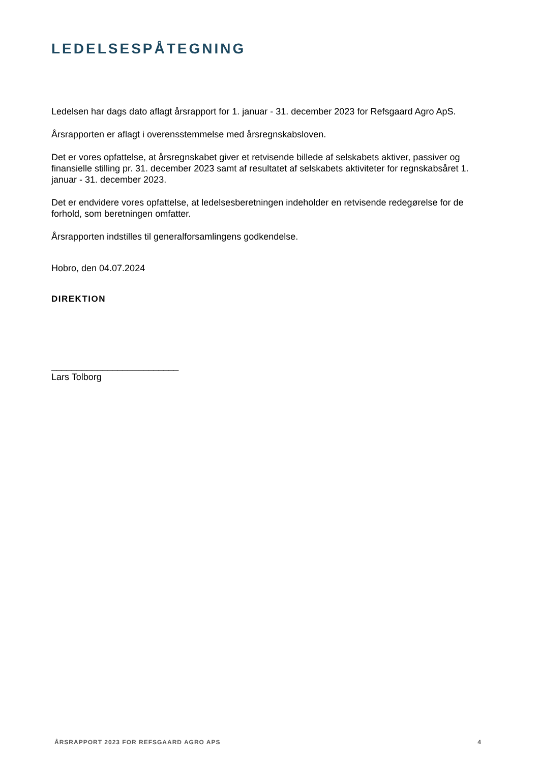LEDELSESPÅTEGNING
Ledelsen har dags dato aflagt årsrapport for 1. januar - 31. december 2023 for Refsgaard Agro ApS.
Årsrapporten er aflagt i overensstemmelse med årsregnskabsloven.
Det er vores opfattelse, at årsregnskabet giver et retvisende billede af selskabets aktiver, passiver og finansielle stilling pr. 31. december 2023 samt af resultatet af selskabets aktiviteter for regnskabsåret 1. januar - 31. december 2023.
Det er endvidere vores opfattelse, at ledelsesberetningen indeholder en retvisende redegørelse for de forhold, som beretningen omfatter.
Årsrapporten indstilles til generalforsamlingens godkendelse.
Hobro, den 04.07.2024
DIREKTION
_________________________
Lars Tolborg
ÅRSRAPPORT 2023 FOR REFSGAARD AGRO APS 4